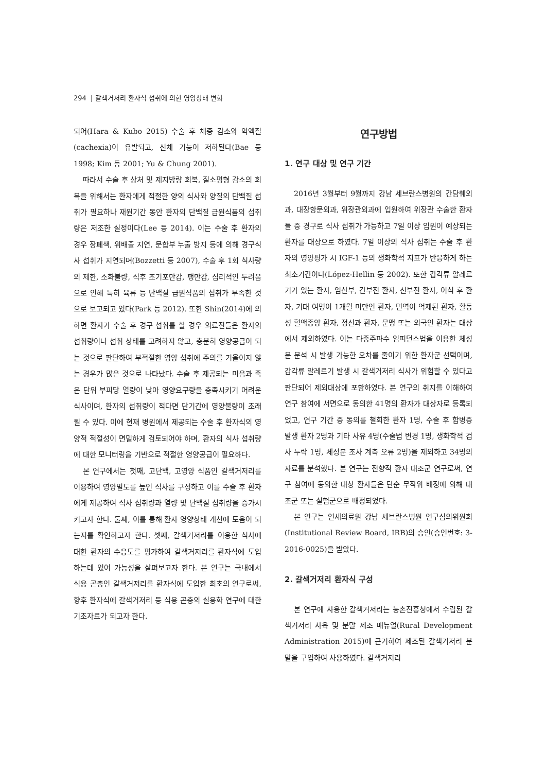294 | 갈색거저리 환자식 섭취에 의한 영양상태 변화
되어(Hara & Kubo 2015) 수술 후 체중 감소와 악액질(cachexia)이 유발되고, 신체 기능이 저하된다(Bae 등 1998; Kim 등 2001; Yu & Chung 2001).
따라서 수술 후 상처 및 제지방량 회복, 질소평형 감소의 회복을 위해서는 환자에게 적절한 양의 식사와 양질의 단백질 섭취가 필요하나 재원기간 동안 환자의 단백질 급원식품의 섭취량은 저조한 실정이다(Lee 등 2014). 이는 수술 후 환자의 경우 장폐색, 위배출 지연, 문합부 누출 방지 등에 의해 경구식사 섭취가 지연되며(Bozzetti 등 2007), 수술 후 1회 식사량의 제한, 소화불량, 식후 조기포만감, 팽만감, 심리적인 두려움으로 인해 특히 육류 등 단백질 급원식품의 섭취가 부족한 것으로 보고되고 있다(Park 등 2012). 또한 Shin(2014)에 의하면 환자가 수술 후 경구 섭취를 할 경우 의료진들은 환자의 섭취량이나 섭취 상태를 고려하지 않고, 충분히 영양공급이 되는 것으로 판단하여 부적절한 영양 섭취에 주의를 기울이지 않는 경우가 많은 것으로 나타났다. 수술 후 제공되는 미음과 죽은 단위 부피당 열량이 낮아 영양요구량을 충족시키기 어려운 식사이며, 환자의 섭취량이 적다면 단기간에 영양불량이 초래될 수 있다. 이에 현재 병원에서 제공되는 수술 후 환자식의 영양적 적절성이 면밀하게 검토되어야 하며, 환자의 식사 섭취량에 대한 모니터링을 기반으로 적절한 영양공급이 필요하다.
본 연구에서는 첫째, 고단백, 고영양 식품인 갈색거저리를 이용하여 영양밀도를 높인 식사를 구성하고 이를 수술 후 환자에게 제공하여 식사 섭취량과 열량 및 단백질 섭취량을 증가시키고자 한다. 둘째, 이를 통해 환자 영양상태 개선에 도움이 되는지를 확인하고자 한다. 셋째, 갈색거저리를 이용한 식사에 대한 환자의 수응도를 평가하여 갈색거저리를 환자식에 도입하는데 있어 가능성을 살펴보고자 한다. 본 연구는 국내에서 식용 곤충인 갈색거저리를 환자식에 도입한 최초의 연구로써, 향후 환자식에 갈색거저리 등 식용 곤충의 실용화 연구에 대한 기초자료가 되고자 한다.
연구방법
1. 연구 대상 및 연구 기간
2016년 3월부터 9월까지 강남 세브란스병원의 간담췌외과, 대장항문외과, 위장관외과에 입원하여 위장관 수술한 환자들 중 경구로 식사 섭취가 가능하고 7일 이상 입원이 예상되는 환자를 대상으로 하였다. 7일 이상의 식사 섭취는 수술 후 환자의 영양평가 시 IGF-1 등의 생화학적 지표가 반응하게 하는 최소기간이다(López-Hellin 등 2002). 또한 갑각류 알레르기가 있는 환자, 임산부, 간부전 환자, 신부전 환자, 이식 후 환자, 기대 여명이 1개월 미만인 환자, 면역이 억제된 환자, 활동성 혈액종양 환자, 정신과 환자, 문맹 또는 외국인 환자는 대상에서 제외하였다. 이는 다중주파수 임피던스법을 이용한 체성분 분석 시 발생 가능한 오차를 줄이기 위한 환자군 선택이며, 갑각류 알레르기 발생 시 갈색거저리 식사가 위험할 수 있다고 판단되어 제외대상에 포함하였다. 본 연구의 취지를 이해하여 연구 참여에 서면으로 동의한 41명의 환자가 대상자로 등록되었고, 연구 기간 중 동의를 철회한 환자 1명, 수술 후 합병증 발생 환자 2명과 기타 사유 4명(수술법 변경 1명, 생화학적 검사 누락 1명, 체성분 조사 계측 오류 2명)을 제외하고 34명의 자료를 분석했다. 본 연구는 전향적 환자 대조군 연구로써, 연구 참여에 동의한 대상 환자들은 단순 무작위 배정에 의해 대조군 또는 실험군으로 배정되었다.
본 연구는 연세의료원 강남 세브란스병원 연구심의위원회(Institutional Review Board, IRB)의 승인(승인번호: 3-2016-0025)을 받았다.
2. 갈색거저리 환자식 구성
본 연구에 사용한 갈색거저리는 농촌진흥청에서 수립된 갈색거저리 사육 및 분말 제조 매뉴얼(Rural Development Administration 2015)에 근거하여 제조된 갈색거저리 분말을 구입하여 사용하였다. 갈색거저리